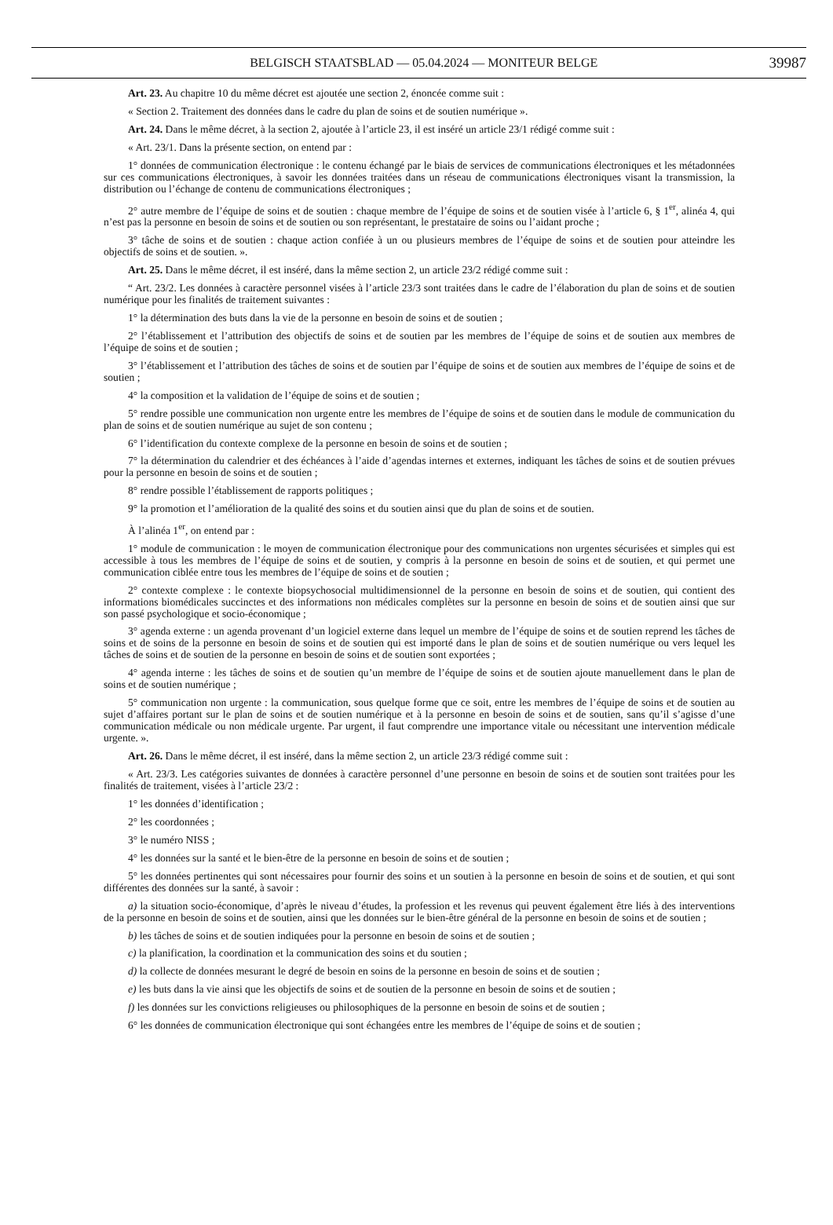BELGISCH STAATSBLAD — 05.04.2024 — MONITEUR BELGE 39987
Art. 23. Au chapitre 10 du même décret est ajoutée une section 2, énoncée comme suit :
« Section 2. Traitement des données dans le cadre du plan de soins et de soutien numérique ».
Art. 24. Dans le même décret, à la section 2, ajoutée à l’article 23, il est inséré un article 23/1 rédigé comme suit :
« Art. 23/1. Dans la présente section, on entend par :
1° données de communication électronique : le contenu échangé par le biais de services de communications électroniques et les métadonnées sur ces communications électroniques, à savoir les données traitées dans un réseau de communications électroniques visant la transmission, la distribution ou l’échange de contenu de communications électroniques ;
2° autre membre de l’équipe de soins et de soutien : chaque membre de l’équipe de soins et de soutien visée à l’article 6, § 1<sup>er</sup>, alinéa 4, qui n’est pas la personne en besoin de soins et de soutien ou son représentant, le prestataire de soins ou l’aidant proche ;
3° tâche de soins et de soutien : chaque action confiée à un ou plusieurs membres de l’équipe de soins et de soutien pour atteindre les objectifs de soins et de soutien. ».
Art. 25. Dans le même décret, il est inséré, dans la même section 2, un article 23/2 rédigé comme suit :
“ Art. 23/2. Les données à caractère personnel visées à l’article 23/3 sont traitées dans le cadre de l’élaboration du plan de soins et de soutien numérique pour les finalités de traitement suivantes :
1° la détermination des buts dans la vie de la personne en besoin de soins et de soutien ;
2° l’établissement et l’attribution des objectifs de soins et de soutien par les membres de l’équipe de soins et de soutien aux membres de l’équipe de soins et de soutien ;
3° l’établissement et l’attribution des tâches de soins et de soutien par l’équipe de soins et de soutien aux membres de l’équipe de soins et de soutien ;
4° la composition et la validation de l’équipe de soins et de soutien ;
5° rendre possible une communication non urgente entre les membres de l’équipe de soins et de soutien dans le module de communication du plan de soins et de soutien numérique au sujet de son contenu ;
6° l’identification du contexte complexe de la personne en besoin de soins et de soutien ;
7° la détermination du calendrier et des échéances à l’aide d’agendas internes et externes, indiquant les tâches de soins et de soutien prévues pour la personne en besoin de soins et de soutien ;
8° rendre possible l’établissement de rapports politiques ;
9° la promotion et l’amélioration de la qualité des soins et du soutien ainsi que du plan de soins et de soutien.
À l’alinéa 1<sup>er</sup>, on entend par :
1° module de communication : le moyen de communication électronique pour des communications non urgentes sécurisées et simples qui est accessible à tous les membres de l’équipe de soins et de soutien, y compris à la personne en besoin de soins et de soutien, et qui permet une communication ciblée entre tous les membres de l’équipe de soins et de soutien ;
2° contexte complexe : le contexte biopsychosocial multidimensionnel de la personne en besoin de soins et de soutien, qui contient des informations biomédicales succinctes et des informations non médicales complètes sur la personne en besoin de soins et de soutien ainsi que sur son passé psychologique et socio-économique ;
3° agenda externe : un agenda provenant d’un logiciel externe dans lequel un membre de l’équipe de soins et de soutien reprend les tâches de soins et de soins de la personne en besoin de soins et de soutien qui est importé dans le plan de soins et de soutien numérique ou vers lequel les tâches de soins et de soutien de la personne en besoin de soins et de soutien sont exportées ;
4° agenda interne : les tâches de soins et de soutien qu’un membre de l’équipe de soins et de soutien ajoute manuellement dans le plan de soins et de soutien numérique ;
5° communication non urgente : la communication, sous quelque forme que ce soit, entre les membres de l’équipe de soins et de soutien au sujet d’affaires portant sur le plan de soins et de soutien numérique et à la personne en besoin de soins et de soutien, sans qu’il s’agisse d’une communication médicale ou non médicale urgente. Par urgent, il faut comprendre une importance vitale ou nécessitant une intervention médicale urgente. ».
Art. 26. Dans le même décret, il est inséré, dans la même section 2, un article 23/3 rédigé comme suit :
« Art. 23/3. Les catégories suivantes de données à caractère personnel d’une personne en besoin de soins et de soutien sont traitées pour les finalités de traitement, visées à l’article 23/2 :
1° les données d’identification ;
2° les coordonnées ;
3° le numéro NISS ;
4° les données sur la santé et le bien-être de la personne en besoin de soins et de soutien ;
5° les données pertinentes qui sont nécessaires pour fournir des soins et un soutien à la personne en besoin de soins et de soutien, et qui sont différentes des données sur la santé, à savoir :
a) la situation socio-économique, d’après le niveau d’études, la profession et les revenus qui peuvent également être liés à des interventions de la personne en besoin de soins et de soutien, ainsi que les données sur le bien-être général de la personne en besoin de soins et de soutien ;
b) les tâches de soins et de soutien indiquées pour la personne en besoin de soins et de soutien ;
c) la planification, la coordination et la communication des soins et du soutien ;
d) la collecte de données mesurant le degré de besoin en soins de la personne en besoin de soins et de soutien ;
e) les buts dans la vie ainsi que les objectifs de soins et de soutien de la personne en besoin de soins et de soutien ;
f) les données sur les convictions religieuses ou philosophiques de la personne en besoin de soins et de soutien ;
6° les données de communication électronique qui sont échangées entre les membres de l’équipe de soins et de soutien ;